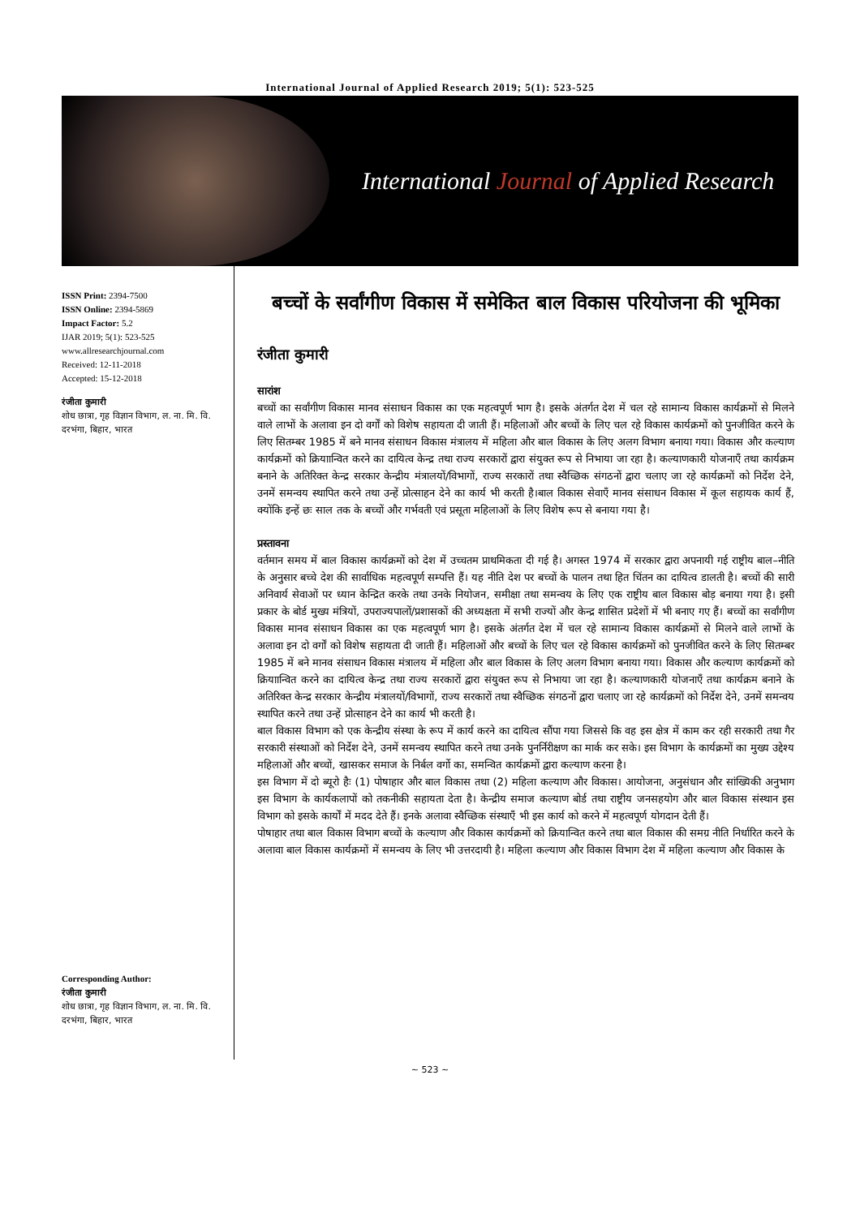International Journal of Applied Research 2019; 5(1): 523-525
International Journal of Applied Research
ISSN Print: 2394-7500
ISSN Online: 2394-5869
Impact Factor: 5.2
IJAR 2019; 5(1): 523-525
www.allresearchjournal.com
Received: 12-11-2018
Accepted: 15-12-2018
रंजीता कुमारी
शोध छात्रा, गृह विज्ञान विभाग, ल. ना. मि. वि. दरभंगा, बिहार, भारत
Corresponding Author:
रंजीता कुमारी
शोध छात्रा, गृह विज्ञान विभाग, ल. ना. मि. वि. दरभंगा, बिहार, भारत
बच्चों के सर्वांगीण विकास में समेकित बाल विकास परियोजना की भूमिका
रंजीता कुमारी
सारांश
बच्चों का सर्वांगीण विकास मानव संसाधन विकास का एक महत्वपूर्ण भाग है। इसके अंतर्गत देश में चल रहे सामान्य विकास कार्यक्रमों से मिलने वाले लाभों के अलावा इन दो वर्गों को विशेष सहायता दी जाती हैं। महिलाओं और बच्चों के लिए चल रहे विकास कार्यक्रमों को पुनजीवित करने के लिए सितम्बर 1985 में बने मानव संसाधन विकास मंत्रालय में महिला और बाल विकास के लिए अलग विभाग बनाया गया। विकास और कल्याण कार्यक्रमों को क्रियाान्वित करने का दायित्व केन्द्र तथा राज्य सरकारों द्वारा संयुक्त रूप से निभाया जा रहा है। कल्याणकारी योजनाएँ तथा कार्यक्रम बनाने के अतिरिक्त केन्द्र सरकार केन्द्रीय मंत्रालयों/विभागों, राज्य सरकारों तथा स्वैच्छिक संगठनों द्वारा चलाए जा रहे कार्यक्रमों को निर्देश देने, उनमें समन्वय स्थापित करने तथा उन्हें प्रोत्साहन देने का कार्य भी करती है।बाल विकास सेवाएँ मानव संसाधन विकास में कूल सहायक कार्य हैं, क्योंकि इन्हें छः साल तक के बच्चों और गर्भवती एवं प्रसूता महिलाओं के लिए विशेष रूप से बनाया गया है।
प्रस्तावना
वर्तमान समय में बाल विकास कार्यक्रमों को देश में उच्चतम प्राथमिकता दी गई है। अगस्त 1974 में सरकार द्वारा अपनायी गई राष्ट्रीय बाल–नीति के अनुसार बच्चे देश की सार्वाधिक महत्वपूर्ण सम्पत्ति हैं। यह नीति देश पर बच्चों के पालन तथा हित चिंतन का दायित्व डालती है। बच्चों की सारी अनिवार्य सेवाओं पर ध्यान केन्द्रित करके तथा उनके नियोजन, समीक्षा तथा समन्वय के लिए एक राष्ट्रीय बाल विकास बोड़ बनाया गया है। इसी प्रकार के बोर्ड मुख्य मंत्रियों, उपराज्यपालों/प्रशासकों की अध्यक्षता में सभी राज्यों और केन्द्र शासित प्रदेशों में भी बनाए गए हैं। बच्चों का सर्वांगीण विकास मानव संसाधन विकास का एक महत्वपूर्ण भाग है। इसके अंतर्गत देश में चल रहे सामान्य विकास कार्यक्रमों से मिलने वाले लाभों के अलावा इन दो वर्गों को विशेष सहायता दी जाती हैं। महिलाओं और बच्चों के लिए चल रहे विकास कार्यक्रमों को पुनजीवित करने के लिए सितम्बर 1985 में बने मानव संसाधन विकास मंत्रालय में महिला और बाल विकास के लिए अलग विभाग बनाया गया। विकास और कल्याण कार्यक्रमों को क्रियाान्वित करने का दायित्व केन्द्र तथा राज्य सरकारों द्वारा संयुक्त रूप से निभाया जा रहा है। कल्याणकारी योजनाएँ तथा कार्यक्रम बनाने के अतिरिक्त केन्द्र सरकार केन्द्रीय मंत्रालयों/विभागों, राज्य सरकारों तथा स्वैच्छिक संगठनों द्वारा चलाए जा रहे कार्यक्रमों को निर्देश देने, उनमें समन्वय स्थापित करने तथा उन्हें प्रोत्साहन देने का कार्य भी करती है।
बाल विकास विभाग को एक केन्द्रीय संस्था के रूप में कार्य करने का दायित्व सौंपा गया जिससे कि वह इस क्षेत्र में काम कर रही सरकारी तथा गैर सरकारी संस्थाओं को निर्देश देने, उनमें समन्वय स्थापित करने तथा उनके पुनर्निरीक्षण का मार्क कर सके। इस विभाग के कार्यक्रमों का मुख्य उद्देश्य महिलाओं और बच्चों, खासकर समाज के निर्बल वर्गो का, समन्वित कार्यक्रमों द्वारा कल्याण करना है।
इस विभाग में दो ब्यूरो हैः (1) पोषाहार और बाल विकास तथा (2) महिला कल्याण और विकास। आयोजना, अनुसंधान और सांख्यिकी अनुभाग इस विभाग के कार्यकलापों को तकनीकी सहायता देता है। केन्द्रीय समाज कल्याण बोर्ड तथा राष्ट्रीय जनसहयोग और बाल विकास संस्थान इस विभाग को इसके कार्यों में मदद देते हैं। इनके अलावा स्वैच्छिक संस्थाएँ भी इस कार्य को करने में महत्वपूर्ण योगदान देती हैं।
पोषाहार तथा बाल विकास विभाग बच्चों के कल्याण और विकास कार्यक्रमों को क्रियान्वित करने तथा बाल विकास की समग्र नीति निर्धारित करने के अलावा बाल विकास कार्यक्रमों में समन्वय के लिए भी उत्तरदायी है। महिला कल्याण और विकास विभाग देश में महिला कल्याण और विकास के
~ 523 ~